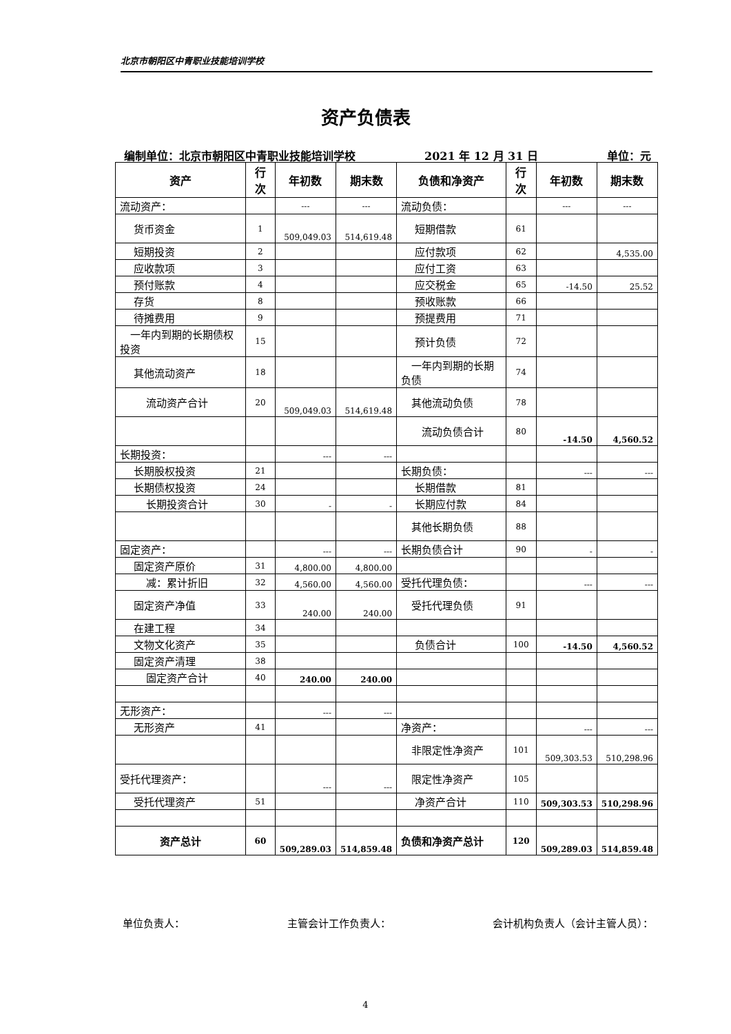北京市朝阳区中青职业技能培训学校
资产负债表
编制单位：北京市朝阳区中青职业技能培训学校 2021 年 12 月 31 日 单位：元
| 资产 | 行次 | 年初数 | 期末数 | 负债和净资产 | 行次 | 年初数 | 期末数 |
| --- | --- | --- | --- | --- | --- | --- | --- |
| 流动资产： | | --- | --- | 流动负债： | | --- | --- |
| 货币资金 | 1 | 509,049.03 | 514,619.48 | 短期借款 | 61 | | |
| 短期投资 | 2 | | | 应付款项 | 62 | | 4,535.00 |
| 应收款项 | 3 | | | 应付工资 | 63 | | |
| 预付账款 | 4 | | | 应交税金 | 65 | -14.50 | 25.52 |
| 存货 | 8 | | | 预收账款 | 66 | | |
| 待摊费用 | 9 | | | 预提费用 | 71 | | |
| 一年内到期的长期债权投资 | 15 | | | 预计负债 | 72 | | |
| 其他流动资产 | 18 | | | 一年内到期的长期负债 | 74 | | |
| 流动资产合计 | 20 | 509,049.03 | 514,619.48 | 其他流动负债 | 78 | | |
| | | | | 流动负债合计 | 80 | -14.50 | 4,560.52 |
| 长期投资： | | --- | --- | | | | |
| 长期股权投资 | 21 | | | 长期负债： | | --- | --- |
| 长期债权投资 | 24 | | | 长期借款 | 81 | | |
| 长期投资合计 | 30 | - | - | 长期应付款 | 84 | | |
| | | | | 其他长期负债 | 88 | | |
| 固定资产： | | --- | --- | 长期负债合计 | 90 | - | - |
| 固定资产原价 | 31 | 4,800.00 | 4,800.00 | | | | |
| 减：累计折旧 | 32 | 4,560.00 | 4,560.00 | 受托代理负债： | | --- | --- |
| 固定资产净值 | 33 | 240.00 | 240.00 | 受托代理负债 | 91 | | |
| 在建工程 | 34 | | | | | | |
| 文物文化资产 | 35 | | | 负债合计 | 100 | -14.50 | 4,560.52 |
| 固定资产清理 | 38 | | | | | | |
| 固定资产合计 | 40 | 240.00 | 240.00 | | | | |
| 无形资产： | | --- | --- | | | | |
| 无形资产 | 41 | | | 净资产： | | --- | --- |
| | | | | 非限定性净资产 | 101 | 509,303.53 | 510,298.96 |
| 受托代理资产： | | --- | --- | 限定性净资产 | 105 | | |
| 受托代理资产 | 51 | | | 净资产合计 | 110 | 509,303.53 | 510,298.96 |
| 资产总计 | 60 | 509,289.03 | 514,859.48 | 负债和净资产总计 | 120 | 509,289.03 | 514,859.48 |
单位负责人： 主管会计工作负责人： 会计机构负责人（会计主管人员）：
4